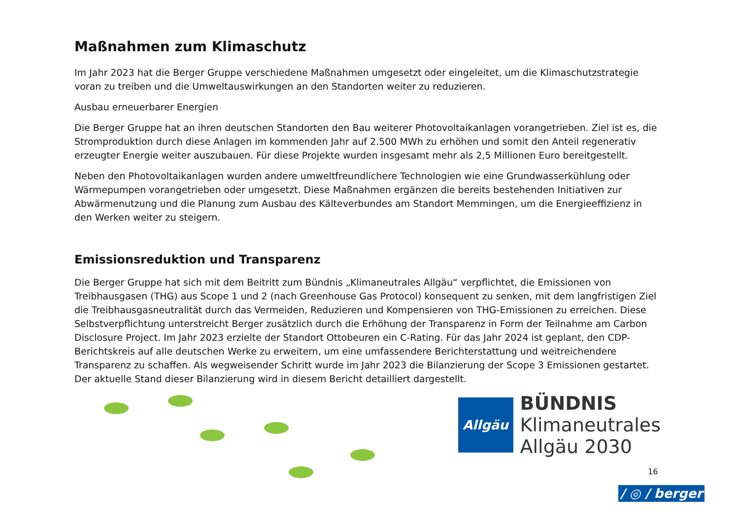Maßnahmen zum Klimaschutz
Im Jahr 2023 hat die Berger Gruppe verschiedene Maßnahmen umgesetzt oder eingeleitet, um die Klimaschutzstrategie voran zu treiben und die Umweltauswirkungen an den Standorten weiter zu reduzieren.
Ausbau erneuerbarer Energien
Die Berger Gruppe hat an ihren deutschen Standorten den Bau weiterer Photovoltaikanlagen vorangetrieben. Ziel ist es, die Stromproduktion durch diese Anlagen im kommenden Jahr auf 2.500 MWh zu erhöhen und somit den Anteil regenerativ erzeugter Energie weiter auszubauen. Für diese Projekte wurden insgesamt mehr als 2,5 Millionen Euro bereitgestellt.
Neben den Photovoltaikanlagen wurden andere umweltfreundlichere Technologien wie eine Grundwasserkühlung oder Wärmepumpen vorangetrieben oder umgesetzt. Diese Maßnahmen ergänzen die bereits bestehenden Initiativen zur Abwärmenutzung und die Planung zum Ausbau des Kälteverbundes am Standort Memmingen, um die Energieeffizienz in den Werken weiter zu steigern.
Emissionsreduktion und Transparenz
Die Berger Gruppe hat sich mit dem Beitritt zum Bündnis „Klimaneutrales Allgäu“ verpflichtet, die Emissionen von Treibhausgasen (THG) aus Scope 1 und 2 (nach Greenhouse Gas Protocol) konsequent zu senken, mit dem langfristigen Ziel die Treibhausgasneutralität durch das Vermeiden, Reduzieren und Kompensieren von THG-Emissionen zu erreichen. Diese Selbstverpflichtung unterstreicht Berger zusätzlich durch die Erhöhung der Transparenz in Form der Teilnahme am Carbon Disclosure Project. Im Jahr 2023 erzielte der Standort Ottobeuren ein C-Rating. Für das Jahr 2024 ist geplant, den CDP-Berichtskreis auf alle deutschen Werke zu erweitern, um eine umfassendere Berichterstattung und weitreichendere Transparenz zu schaffen. Als wegweisender Schritt wurde im Jahr 2023 die Bilanzierung der Scope 3 Emissionen gestartet. Der aktuelle Stand dieser Bilanzierung wird in diesem Bericht detailliert dargestellt.
Allgäu
BÜNDNIS
Klimaneutrales
Allgäu 2030
16
/ ◎ / berger /